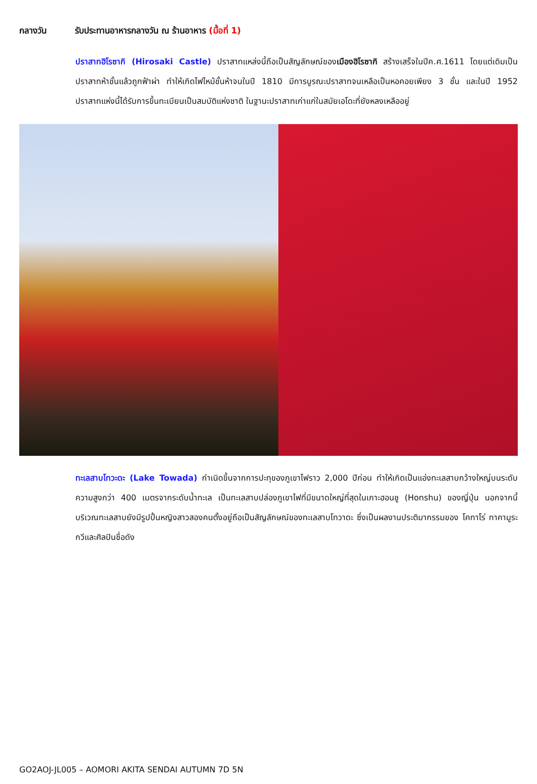กลางวัน รับประทานอาหารกลางวัน ณ ร้านอาหาร (มื้อที่ 1)
ปราสาทฮิโรซากิ (Hirosaki Castle) ปราสาทแหล่งนี้ถือเป็นสัญลักษณ์ของเมืองฮิโรซากิ สร้างเสร็จในปีค.ศ.1611 โดยแต่เดิมเป็นปราสาทห้าชั้นแล้วถูกฟ้าผ่า ทำให้เกิดไฟไหม้ชั้นห้าจนในปี 1810 มีการบูรณะปราสาทจนเหลือเป็นหอคอยเพียง 3 ชั้น และในปี 1952 ปราสาทแห่งนี้ได้รับการขึ้นทะเบียนเป็นสมบัติแห่งชาติ ในฐานะปราสาทเก่าแก่ในสมัยเอโดะที่ยังหลงเหลืออยู่
ทะเลสาบโทวะดะ (Lake Towada) กำเนิดขึ้นจากการปะทุของภูเขาไฟราว 2,000 ปีก่อน ทำให้เกิดเป็นแอ่งทะเลสาบกว้างใหญ่บนระดับความสูงกว่า 400 เมตรจากระดับน้ำทะเล เป็นทะเลสาบปล่องภูเขาไฟที่มีขนาดใหญ่ที่สุดในเกาะฮอนชู (Honshu) ของญี่ปุ่น นอกจากนี้ บริเวณทะเลสาบยังมีรูปปั้นหญิงสาวสองคนตั้งอยู่ถือเป็นสัญลักษณ์ของทะเลสาบโทวาดะ ซึ่งเป็นผลงานประติมากรรมของ โคทาโร่ ทาคามูระ กวีและศิลปินชื่อดัง
GO2AOJ-JL005 – AOMORI AKITA SENDAI AUTUMN 7D 5N